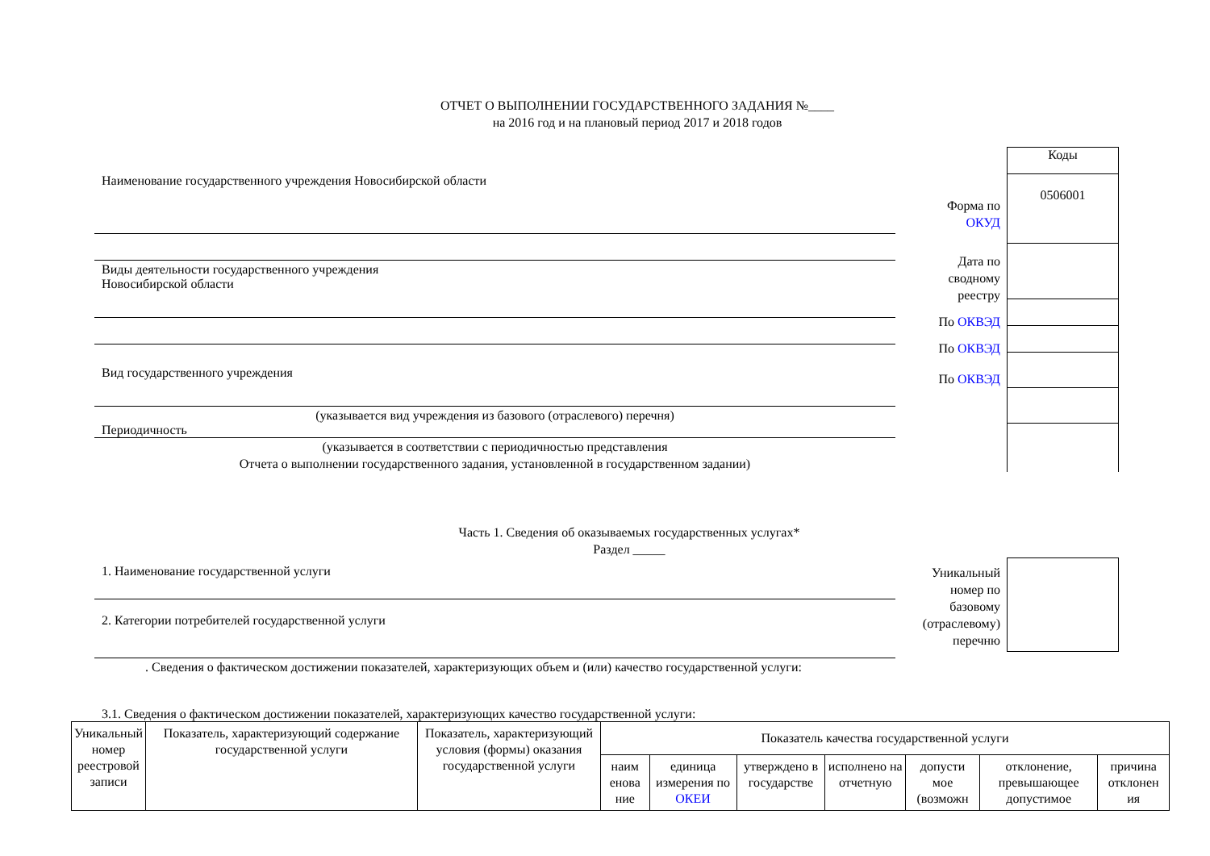ОТЧЕТ О ВЫПОЛНЕНИИ ГОСУДАРСТВЕННОГО ЗАДАНИЯ №____
на 2016 год и на плановый период 2017 и 2018 годов
Наименование государственного учреждения Новосибирской области
Виды деятельности государственного учреждения
Новосибирской области
Вид государственного учреждения
(указывается вид учреждения из базового (отраслевого) перечня)
Периодичность
(указывается в соответствии с периодичностью представления
Отчета о выполнении государственного задания, установленной в государственном задании)
Форма по
ОКУД
Дата по
сводному
реестру
По ОКВЭД
По ОКВЭД
По ОКВЭД
Коды
0506001
Часть 1. Сведения об оказываемых государственных услугах*
Раздел _____
1. Наименование государственной услуги
2. Категории потребителей государственной услуги
Уникальный
номер по
базовому
(отраслевому)
перечню
. Сведения о фактическом достижении показателей, характеризующих объем и (или) качество государственной услуги:
3.1. Сведения о фактическом достижении показателей, характеризующих качество государственной услуги:
| Уникальный номер реестровой записи | Показатель, характеризующий содержание государственной услуги | Показатель, характеризующий условия (формы) оказания государственной услуги | Показатель качества государственной услуги | | | | | | |
| --- | --- | --- | --- | --- | --- | --- | --- | --- | --- |
| | | | наим енова ние | единица измерения по ОКЕИ | утверждено в государстве | исполнено на отчетную | допусти мое (возможн | отклонение, превышающее допустимое | причина отклонен ия |